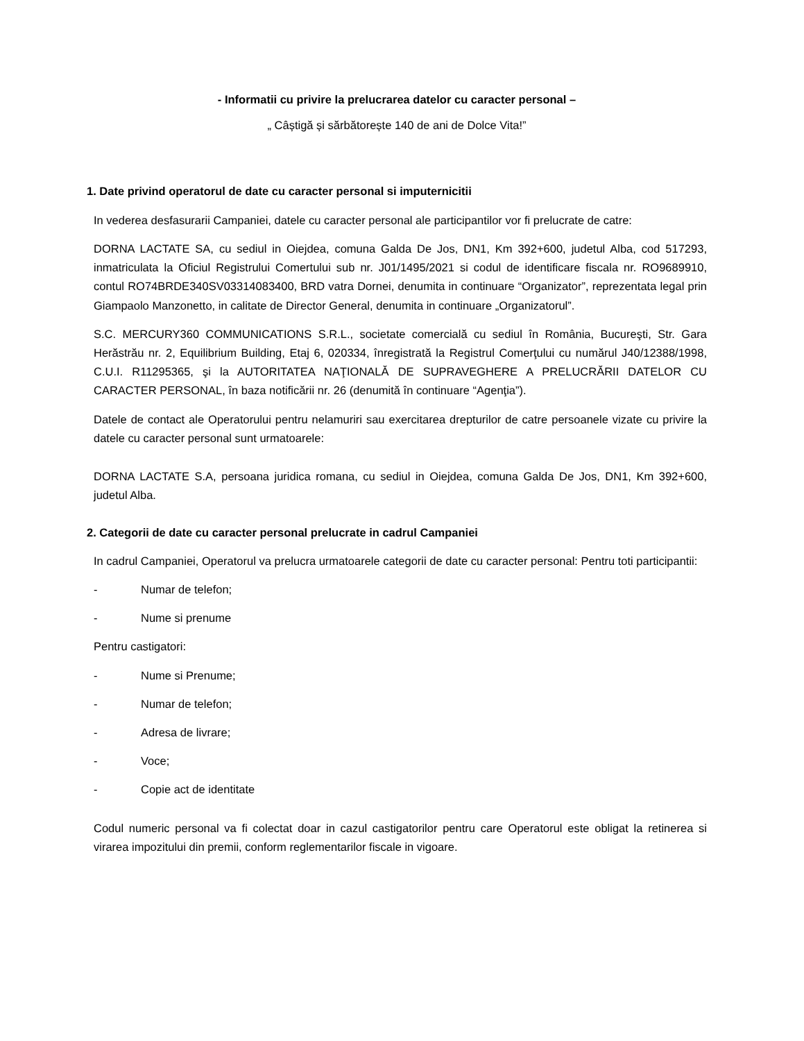- Informatii cu privire la prelucrarea datelor cu caracter personal –
„ Câștigă și sărbătorește 140 de ani de Dolce Vita!”
1. Date privind operatorul de date cu caracter personal si imputernicitii
In vederea desfasurarii Campaniei, datele cu caracter personal ale participantilor vor fi prelucrate de catre:
DORNA LACTATE SA, cu sediul in Oiejdea, comuna Galda De Jos, DN1, Km 392+600, judetul Alba, cod 517293, inmatriculata la Oficiul Registrului Comertului sub nr. J01/1495/2021 si codul de identificare fiscala nr. RO9689910, contul RO74BRDE340SV03314083400, BRD vatra Dornei, denumita in continuare “Organizator”, reprezentata legal prin Giampaolo Manzonetto, in calitate de Director General, denumita in continuare „Organizatorul”.
S.C. MERCURY360 COMMUNICATIONS S.R.L., societate comercială cu sediul în România, Bucureşti, Str. Gara Herăstrău nr. 2, Equilibrium Building, Etaj 6, 020334, înregistrată la Registrul Comerţului cu numărul J40/12388/1998, C.U.I. R11295365, şi la AUTORITATEA NAŢIONALĂ DE SUPRAVEGHERE A PRELUCRĂRII DATELOR CU CARACTER PERSONAL, în baza notificării nr. 26 (denumită în continuare “Agenţia”).
Datele de contact ale Operatorului pentru nelamuriri sau exercitarea drepturilor de catre persoanele vizate cu privire la datele cu caracter personal sunt urmatoarele:
DORNA LACTATE S.A, persoana juridica romana, cu sediul in Oiejdea, comuna Galda De Jos, DN1, Km 392+600, judetul Alba.
2. Categorii de date cu caracter personal prelucrate in cadrul Campaniei
In cadrul Campaniei, Operatorul va prelucra urmatoarele categorii de date cu caracter personal: Pentru toti participantii:
- Numar de telefon;
- Nume si prenume
Pentru castigatori:
- Nume si Prenume;
- Numar de telefon;
- Adresa de livrare;
- Voce;
- Copie act de identitate
Codul numeric personal va fi colectat doar in cazul castigatorilor pentru care Operatorul este obligat la retinerea si virarea impozitului din premii, conform reglementarilor fiscale in vigoare.